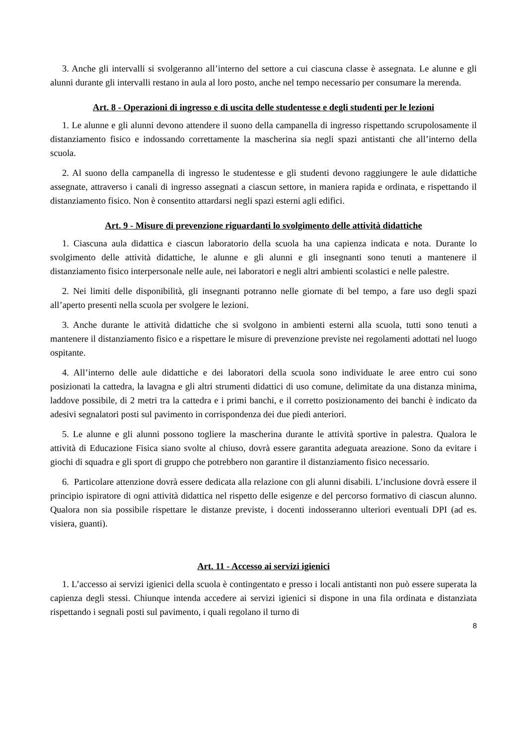3. Anche gli intervalli si svolgeranno all’interno del settore a cui ciascuna classe è assegnata. Le alunne e gli alunni durante gli intervalli restano in aula al loro posto, anche nel tempo necessario per consumare la merenda.
Art. 8 - Operazioni di ingresso e di uscita delle studentesse e degli studenti per le lezioni
1. Le alunne e gli alunni devono attendere il suono della campanella di ingresso rispettando scrupolosamente il distanziamento fisico e indossando correttamente la mascherina sia negli spazi antistanti che all’interno della scuola.
2. Al suono della campanella di ingresso le studentesse e gli studenti devono raggiungere le aule didattiche assegnate, attraverso i canali di ingresso assegnati a ciascun settore, in maniera rapida e ordinata, e rispettando il distanziamento fisico. Non è consentito attardarsi negli spazi esterni agli edifici.
Art. 9 - Misure di prevenzione riguardanti lo svolgimento delle attività didattiche
1. Ciascuna aula didattica e ciascun laboratorio della scuola ha una capienza indicata e nota. Durante lo svolgimento delle attività didattiche, le alunne e gli alunni e gli insegnanti sono tenuti a mantenere il distanziamento fisico interpersonale nelle aule, nei laboratori e negli altri ambienti scolastici e nelle palestre.
2. Nei limiti delle disponibilità, gli insegnanti potranno nelle giornate di bel tempo, a fare uso degli spazi all’aperto presenti nella scuola per svolgere le lezioni.
3. Anche durante le attività didattiche che si svolgono in ambienti esterni alla scuola, tutti sono tenuti a mantenere il distanziamento fisico e a rispettare le misure di prevenzione previste nei regolamenti adottati nel luogo ospitante.
4. All’interno delle aule didattiche e dei laboratori della scuola sono individuate le aree entro cui sono posizionati la cattedra, la lavagna e gli altri strumenti didattici di uso comune, delimitate da una distanza minima, laddove possibile, di 2 metri tra la cattedra e i primi banchi, e il corretto posizionamento dei banchi è indicato da adesivi segnalatori posti sul pavimento in corrispondenza dei due piedi anteriori.
5. Le alunne e gli alunni possono togliere la mascherina durante le attività sportive in palestra. Qualora le attività di Educazione Fisica siano svolte al chiuso, dovrà essere garantita adeguata areazione. Sono da evitare i giochi di squadra e gli sport di gruppo che potrebbero non garantire il distanziamento fisico necessario.
6. Particolare attenzione dovrà essere dedicata alla relazione con gli alunni disabili. L’inclusione dovrà essere il principio ispiratore di ogni attività didattica nel rispetto delle esigenze e del percorso formativo di ciascun alunno. Qualora non sia possibile rispettare le distanze previste, i docenti indosseranno ulteriori eventuali DPI (ad es. visiera, guanti).
Art. 11 - Accesso ai servizi igienici
1. L’accesso ai servizi igienici della scuola è contingentato e presso i locali antistanti non può essere superata la capienza degli stessi. Chiunque intenda accedere ai servizi igienici si dispone in una fila ordinata e distanziata rispettando i segnali posti sul pavimento, i quali regolano il turno di
8